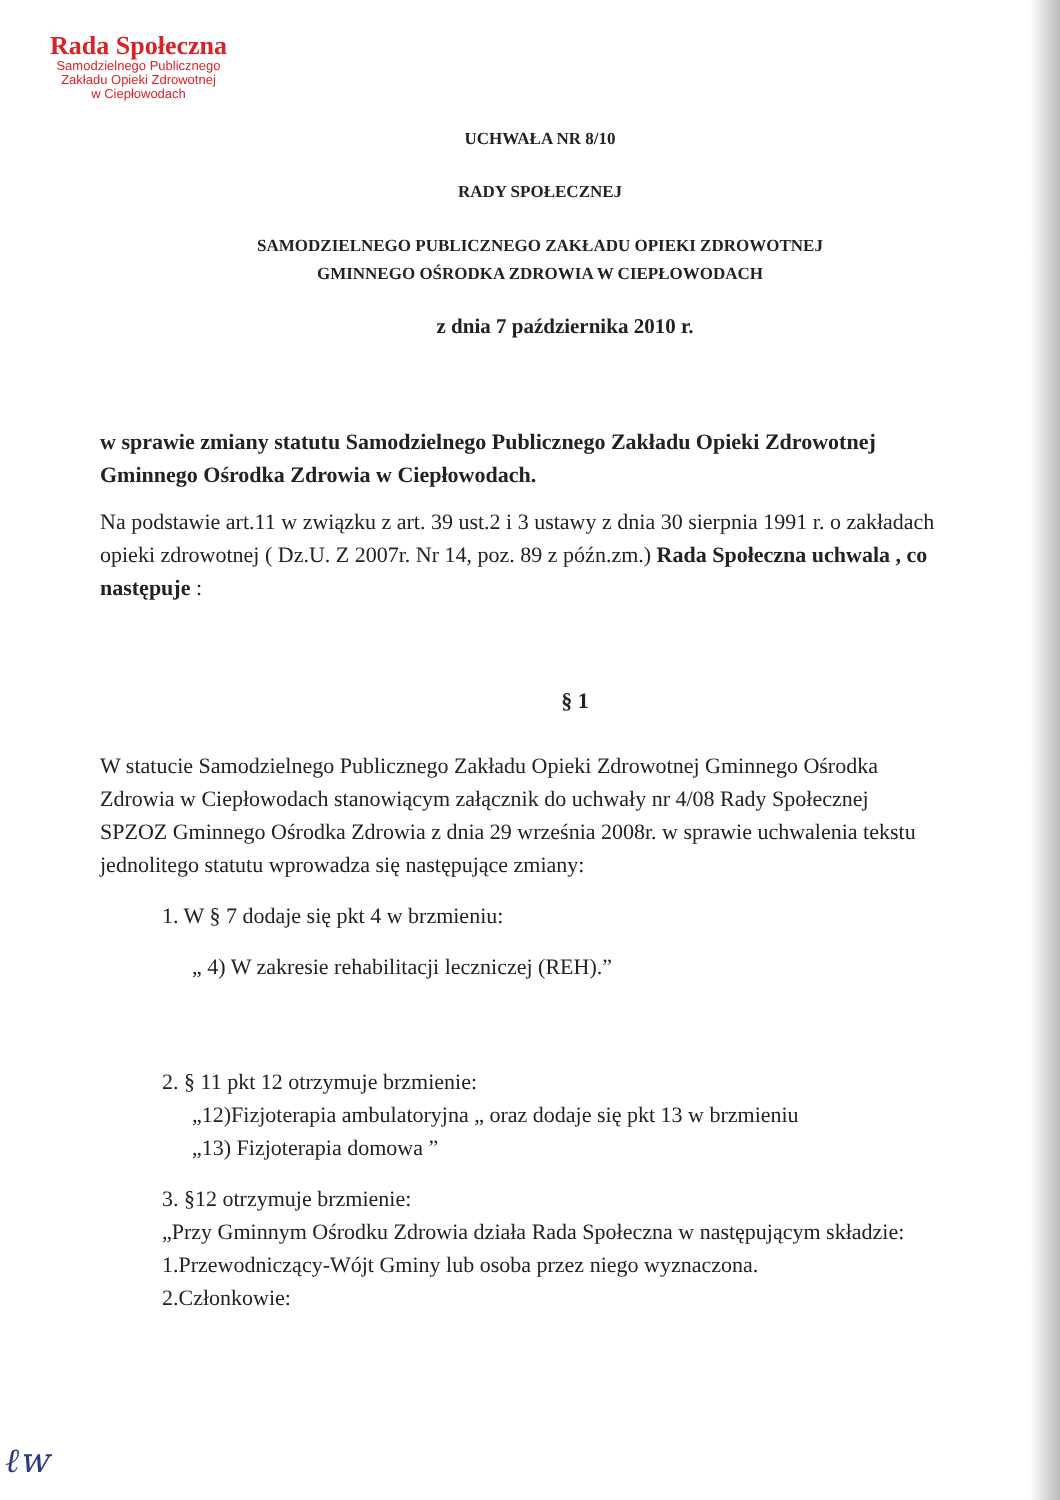Rada Społeczna
Samodzielnego Publicznego
Zakładu Opieki Zdrowotnej
w Ciepłowodach
UCHWAŁA NR 8/10
RADY SPOŁECZNEJ
SAMODZIELNEGO PUBLICZNEGO ZAKŁADU OPIEKI ZDROWOTNEJ
GMINNEGO OŚRODKA ZDROWIA W CIEPŁOWODACH
z dnia 7 października 2010 r.
w sprawie zmiany statutu Samodzielnego Publicznego Zakładu Opieki Zdrowotnej Gminnego Ośrodka Zdrowia w Ciepłowodach.
Na podstawie art.11 w związku z art. 39 ust.2 i 3 ustawy z dnia 30 sierpnia 1991 r. o zakładach opieki zdrowotnej ( Dz.U. Z 2007r. Nr 14, poz. 89 z późn.zm.) Rada Społeczna uchwala , co następuje :
§ 1
W statucie Samodzielnego Publicznego Zakładu Opieki Zdrowotnej Gminnego Ośrodka Zdrowia w Ciepłowodach stanowiącym załącznik do uchwały nr 4/08 Rady Społecznej SPZOZ Gminnego Ośrodka Zdrowia z dnia 29 września 2008r. w sprawie uchwalenia tekstu jednolitego statutu wprowadza się następujące zmiany:
1. W § 7 dodaje się pkt 4 w brzmieniu:
„ 4) W zakresie rehabilitacji leczniczej (REH).”
2. § 11 pkt 12 otrzymuje brzmienie:
„12)Fizjoterapia ambulatoryjna „ oraz dodaje się pkt 13 w brzmieniu
„13) Fizjoterapia domowa ”
3. §12 otrzymuje brzmienie:
„Przy Gminnym Ośrodku Zdrowia działa Rada Społeczna w następującym składzie:
1.Przewodniczący-Wójt Gminy lub osoba przez niego wyznaczona.
2.Członkowie:
ℓw